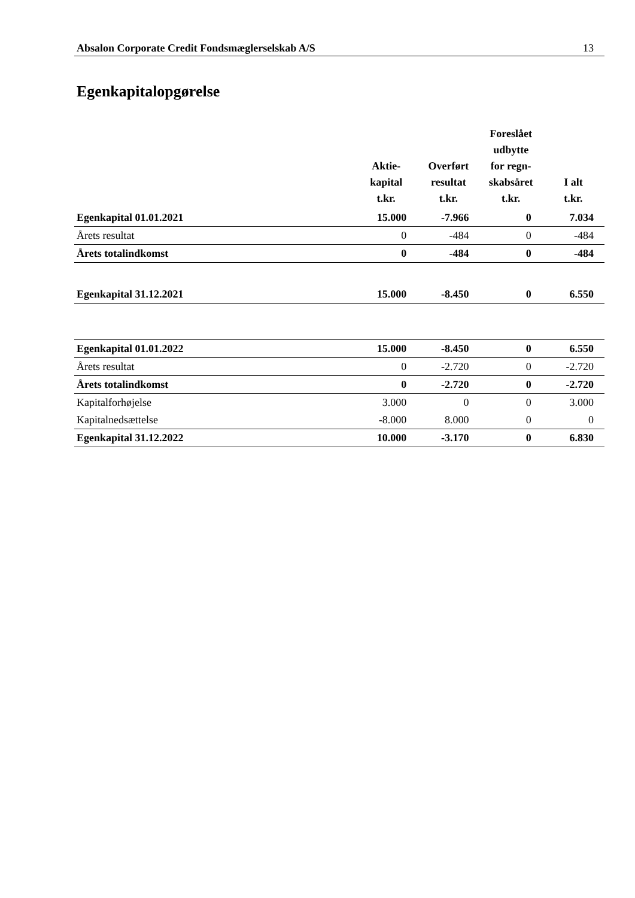Absalon Corporate Credit Fondsmæglerselskab A/S 13
Egenkapitalopgørelse
| | Aktie- kapital t.kr. | Overført resultat t.kr. | Foreslået udbytte for regn- skabsåret t.kr. | I alt t.kr. |
| --- | --- | --- | --- | --- |
| Egenkapital 01.01.2021 | 15.000 | -7.966 | 0 | 7.034 |
| Årets resultat | 0 | -484 | 0 | -484 |
| Årets totalindkomst | 0 | -484 | 0 | -484 |
| Egenkapital 31.12.2021 | 15.000 | -8.450 | 0 | 6.550 |
| Egenkapital 01.01.2022 | 15.000 | -8.450 | 0 | 6.550 |
| Årets resultat | 0 | -2.720 | 0 | -2.720 |
| Årets totalindkomst | 0 | -2.720 | 0 | -2.720 |
| Kapitalforhøjelse | 3.000 | 0 | 0 | 3.000 |
| Kapitalnedsættelse | -8.000 | 8.000 | 0 | 0 |
| Egenkapital 31.12.2022 | 10.000 | -3.170 | 0 | 6.830 |